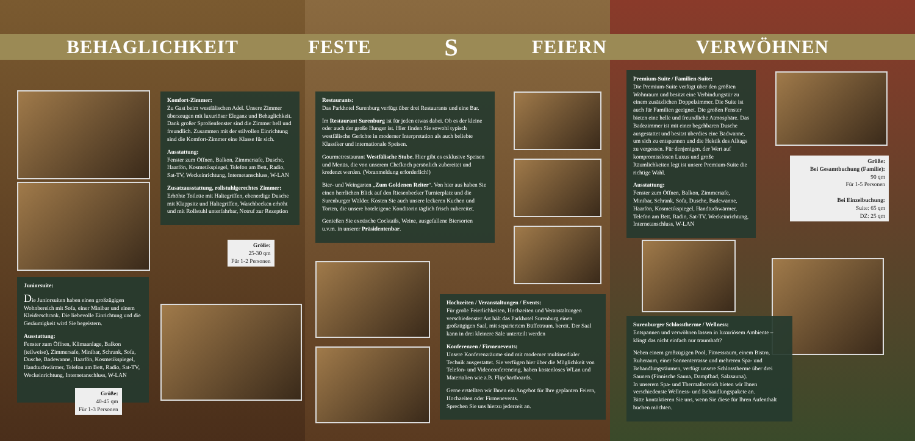BEHAGLICHKEIT
Komfort-Zimmer:
Zu Gast beim westfälischen Adel. Unsere Zimmer überzeugen mit luxuriöser Eleganz und Behaglichkeit. Dank großer Sproßenfenster sind die Zimmer hell und freundlich. Zusammen mit der stilvollen Einrichtung sind die Komfort-Zimmer eine Klasse für sich.
Ausstattung:
Fenster zum Öffnen, Balkon, Zimmersafe, Dusche, Haarfön, Kosmetikspiegel, Telefon am Bett, Radio, Sat-TV, Weckeinrichtung, Internetanschluss, W-LAN
Zusatzausstattung, rollstuhlgerechtes Zimmer:
Erhöhte Toilette mit Haltegriffen, ebenerdige Dusche mit Klappsitz und Haltegriffen, Waschbecken erhöht und mit Rollstuhl unterfahrbar, Notruf zur Rezeption
Größe:
25-30 qm
Für 1-2 Personen
Juniorsuite:
Die Juniorsuiten haben einen großzügigen Wohnbereich mit Sofa, einer Minibar und einem Kleiderschrank. Die liebevolle Einrichtung und die Geräumigkeit wird Sie begeistern.
Ausstattung:
Fenster zum Öffnen, Klimaanlage, Balkon (teilweise), Zimmersafe, Minibar, Schrank, Sofa, Dusche, Badewanne, Haarfön, Kosmetikspiegel, Handtuchwärmer, Telefon am Bett, Radio, Sat-TV, Weckeinrichtung, Internetanschluss, W-LAN
Größe:
40-45 qm
Für 1-3 Personen
FESTE S FEIERN
Restaurants:
Das Parkhotel Surenburg verfügt über drei Restaurants und eine Bar.
Im Restaurant Surenburg ist für jeden etwas dabei. Ob es der kleine oder auch der große Hunger ist. Hier finden Sie sowohl typisch westfälische Gerichte in moderner Interpretation als auch beliebte Klassiker und internationale Speisen.
Gourmetrestaurant Westfälische Stube. Hier gibt es exklusive Speisen und Menüs, die von unserem Chefkoch persönlich zubereitet und kredenzt werden. (Voranmeldung erforderlich!)
Bier- und Weingarten „Zum Goldenen Reiter“. Von hier aus haben Sie einen herrlichen Blick auf den Riesenbecker Turnierplatz und die Surenburger Wälder. Kosten Sie auch unsere leckeren Kuchen und Torten, die unsere hoteleigene Konditorin täglich frisch zubereitet.
Genießen Sie exotische Cocktails, Weine, ausgefallene Biersorten u.v.m. in unserer Präsidentenbar.
Hochzeiten / Veranstaltungen / Events:
Für große Feierlichkeiten, Hochzeiten und Veranstaltungen verschiedenster Art hält das Parkhotel Surenburg einen großzügigen Saal, mit separiertem Büffetraum, bereit. Der Saal kann in drei kleinere Säle unterteilt werden
Konferenzen / Firmenevents:
Unsere Konferenzräume sind mit moderner multimedialer Technik ausgestattet. Sie verfügen hier über die Möglichkeit von Telefon- und Videoconferencing, haben kostenloses WLan und Materialien wie z.B. Flipchartboards.
Gerne erstellten wir Ihnen ein Angebot für Ihre geplanten Feiern, Hochzeiten oder Firmenevents.
Sprechen Sie uns hierzu jederzeit an.
VERWÖHNEN
Premium-Suite / Familien-Suite:
Die Premium-Suite verfügt über den größten Wohnraum und besitzt eine Verbindungstür zu einem zusätzlichen Doppelzimmer. Die Suite ist auch für Familien geeignet. Die großen Fenster bieten eine helle und freundliche Atmosphäre. Das Badezimmer ist mit einer begehbaren Dusche ausgestattet und besitzt überdies eine Badwanne, um sich zu entspannen und die Hektik des Alltags zu vergessen. Für denjenigen, der Wert auf kompromisslosen Luxus und große Räumlichkeiten legt ist unsere Premium-Suite die richtige Wahl.
Ausstattung:
Fenster zum Öffnen, Balkon, Zimmersafe, Minibar, Schrank, Sofa, Dusche, Badewanne, Haarfön, Kosmetikspiegel, Handtuchwärmer, Telefon am Bett, Radio, Sat-TV, Weckeinrichtung, Internetanschluss, W-LAN
Größe:
Bei Gesamtbuchung (Familie):
90 qm
Für 1-5 Personen
Bei Einzelbuchung:
Suite: 65 qm
DZ: 25 qm
Surenburger Schlosstherme / Wellness:
Entspannen und verwöhnen lassen in luxuriösem Ambiente – klingt das nicht einfach nur traumhaft?
Neben einem großzügigen Pool, Fitnessraum, einem Bistro, Ruheraum, einer Sonnenterrasse und mehreren Spa- und Behandlungsräumen, verfügt unsere Schlosstherme über drei Saunen (Finnische Sauna, Dampfbad, Salzsauna).
In unserem Spa- und Thermalbereich bieten wir Ihnen verschiedenste Wellness- und Behandlungspakete an.
Bitte kontaktieren Sie uns, wenn Sie diese für Ihren Aufenthalt buchen möchten.